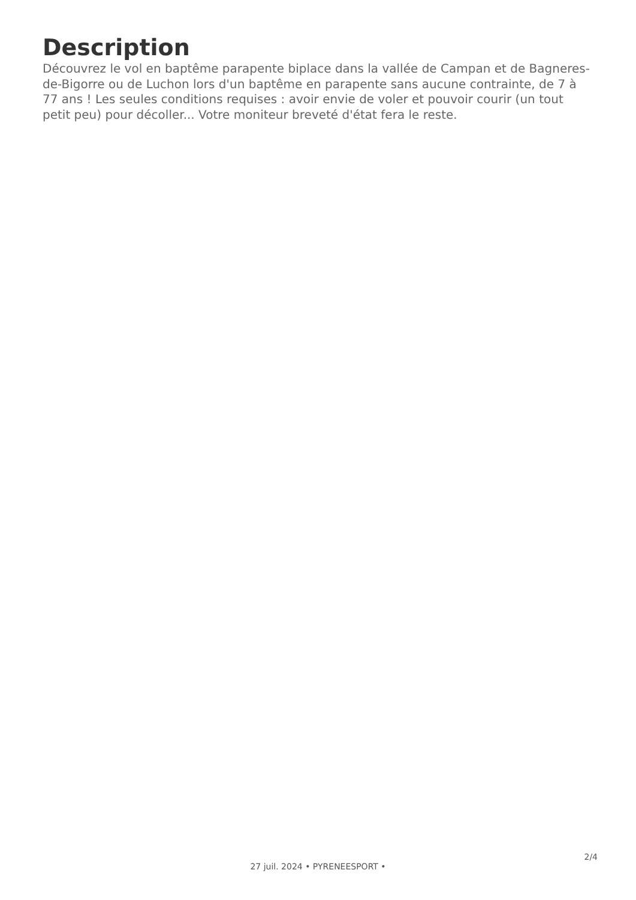Description
Découvrez le vol en baptême parapente biplace dans la vallée de Campan et de Bagneres-de-Bigorre ou de Luchon lors d'un baptême en parapente sans aucune contrainte, de 7 à 77 ans ! Les seules conditions requises : avoir envie de voler et pouvoir courir (un tout petit peu) pour décoller... Votre moniteur breveté d'état fera le reste.
27 juil. 2024 • PYRENEESPORT •
2/4